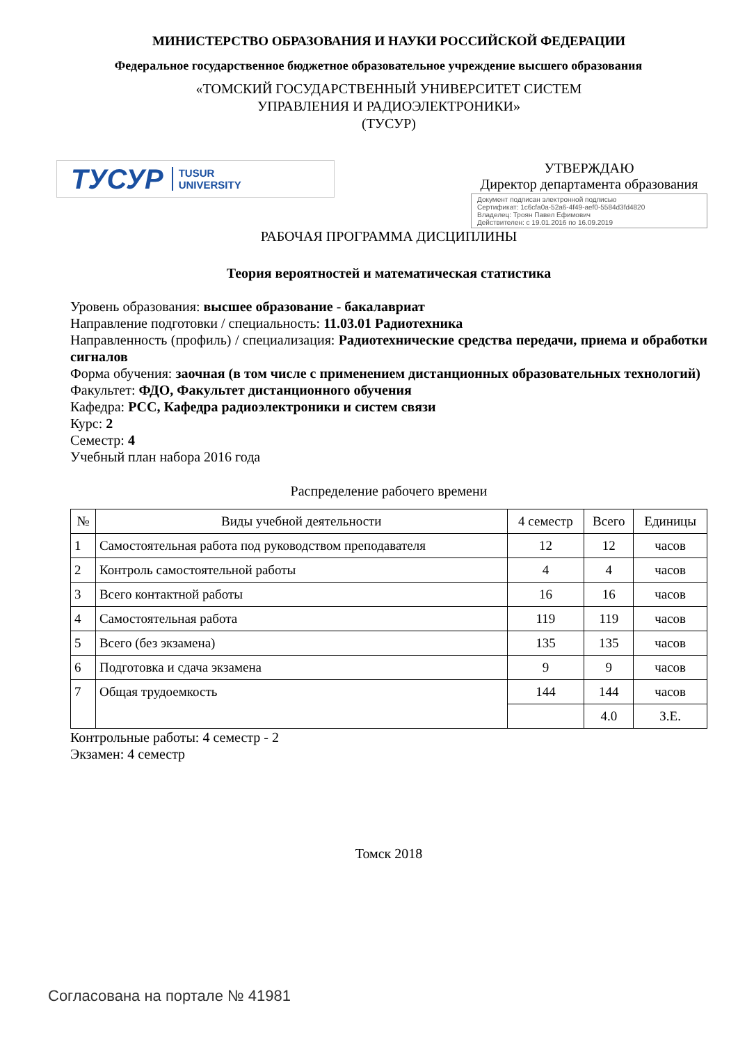МИНИСТЕРСТВО ОБРАЗОВАНИЯ И НАУКИ РОССИЙСКОЙ ФЕДЕРАЦИИ
Федеральное государственное бюджетное образовательное учреждение высшего образования
«ТОМСКИЙ ГОСУДАРСТВЕННЫЙ УНИВЕРСИТЕТ СИСТЕМ
УПРАВЛЕНИЯ И РАДИОЭЛЕКТРОНИКИ»
(ТУСУР)
ТУСУР TUSUR
UNIVERSITY
УТВЕРЖДАЮ
Директор департамента образования
Документ подписан электронной подписью
Сертификат: 1c6cfa0a-52a6-4f49-aef0-5584d3fd4820
Владелец: Троян Павел Ефимович
Действителен: с 19.01.2016 по 16.09.2019
РАБОЧАЯ ПРОГРАММА ДИСЦИПЛИНЫ
Теория вероятностей и математическая статистика
Уровень образования: высшее образование - бакалавриат
Направление подготовки / специальность: 11.03.01 Радиотехника
Направленность (профиль) / специализация: Радиотехнические средства передачи, приема и обработки сигналов
Форма обучения: заочная (в том числе с применением дистанционных образовательных технологий)
Факультет: ФДО, Факультет дистанционного обучения
Кафедра: РСС, Кафедра радиоэлектроники и систем связи
Курс: 2
Семестр: 4
Учебный план набора 2016 года
Распределение рабочего времени
| № | Виды учебной деятельности | 4 семестр | Всего | Единицы |
| --- | --- | --- | --- | --- |
| 1 | Самостоятельная работа под руководством преподавателя | 12 | 12 | часов |
| 2 | Контроль самостоятельной работы | 4 | 4 | часов |
| 3 | Всего контактной работы | 16 | 16 | часов |
| 4 | Самостоятельная работа | 119 | 119 | часов |
| 5 | Всего (без экзамена) | 135 | 135 | часов |
| 6 | Подготовка и сдача экзамена | 9 | 9 | часов |
| 7 | Общая трудоемкость | 144 | 144 | часов |
| | | | 4.0 | З.Е. |
Контрольные работы: 4 семестр - 2
Экзамен: 4 семестр
Томск 2018
Согласована на портале № 41981